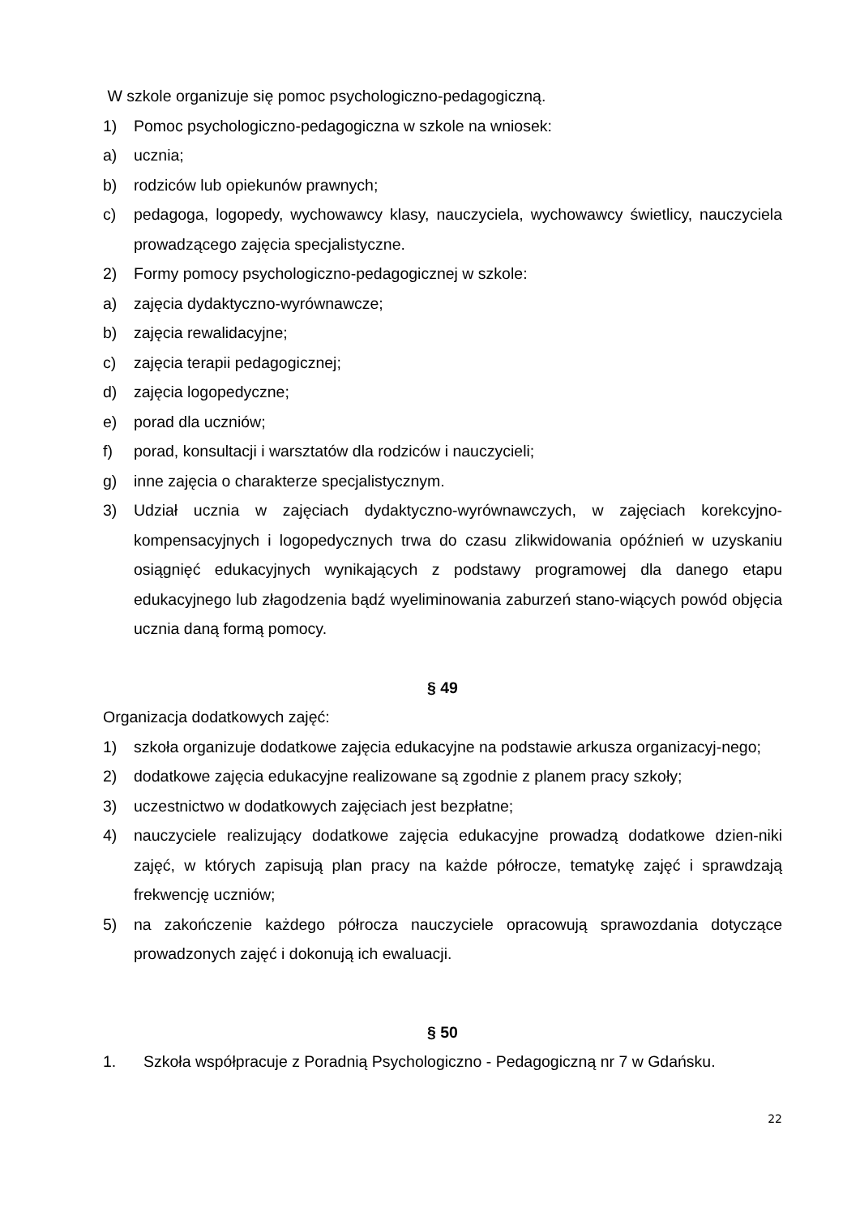W szkole organizuje się pomoc psychologiczno-pedagogiczną.
1) Pomoc psychologiczno-pedagogiczna w szkole na wniosek:
a) ucznia;
b) rodziców lub opiekunów prawnych;
c) pedagoga, logopedy, wychowawcy klasy, nauczyciela, wychowawcy świetlicy, nauczyciela prowadzącego zajęcia specjalistyczne.
2) Formy pomocy psychologiczno-pedagogicznej w szkole:
a) zajęcia dydaktyczno-wyrównawcze;
b) zajęcia rewalidacyjne;
c) zajęcia terapii pedagogicznej;
d) zajęcia logopedyczne;
e) porad dla uczniów;
f) porad, konsultacji i warsztatów dla rodziców i nauczycieli;
g) inne zajęcia o charakterze specjalistycznym.
3) Udział ucznia w zajęciach dydaktyczno-wyrównawczych, w zajęciach korekcyjno-kompensacyjnych i logopedycznych trwa do czasu zlikwidowania opóźnień w uzyskaniu osiągnięć edukacyjnych wynikających z podstawy programowej dla danego etapu edukacyjnego lub złagodzenia bądź wyeliminowania zaburzeń stano-wiących powód objęcia ucznia daną formą pomocy.
§ 49
Organizacja dodatkowych zajęć:
1) szkoła organizuje dodatkowe zajęcia edukacyjne na podstawie arkusza organizacyj-nego;
2) dodatkowe zajęcia edukacyjne realizowane są zgodnie z planem pracy szkoły;
3) uczestnictwo w dodatkowych zajęciach jest bezpłatne;
4) nauczyciele realizujący dodatkowe zajęcia edukacyjne prowadzą dodatkowe dzien-niki zajęć, w których zapisują plan pracy na każde półrocze, tematykę zajęć i sprawdzają frekwencję uczniów;
5) na zakończenie każdego półrocza nauczyciele opracowują sprawozdania dotyczące prowadzonych zajęć i dokonują ich ewaluacji.
§ 50
1. Szkoła współpracuje z Poradnią Psychologiczno - Pedagogiczną nr 7 w Gdańsku.
22